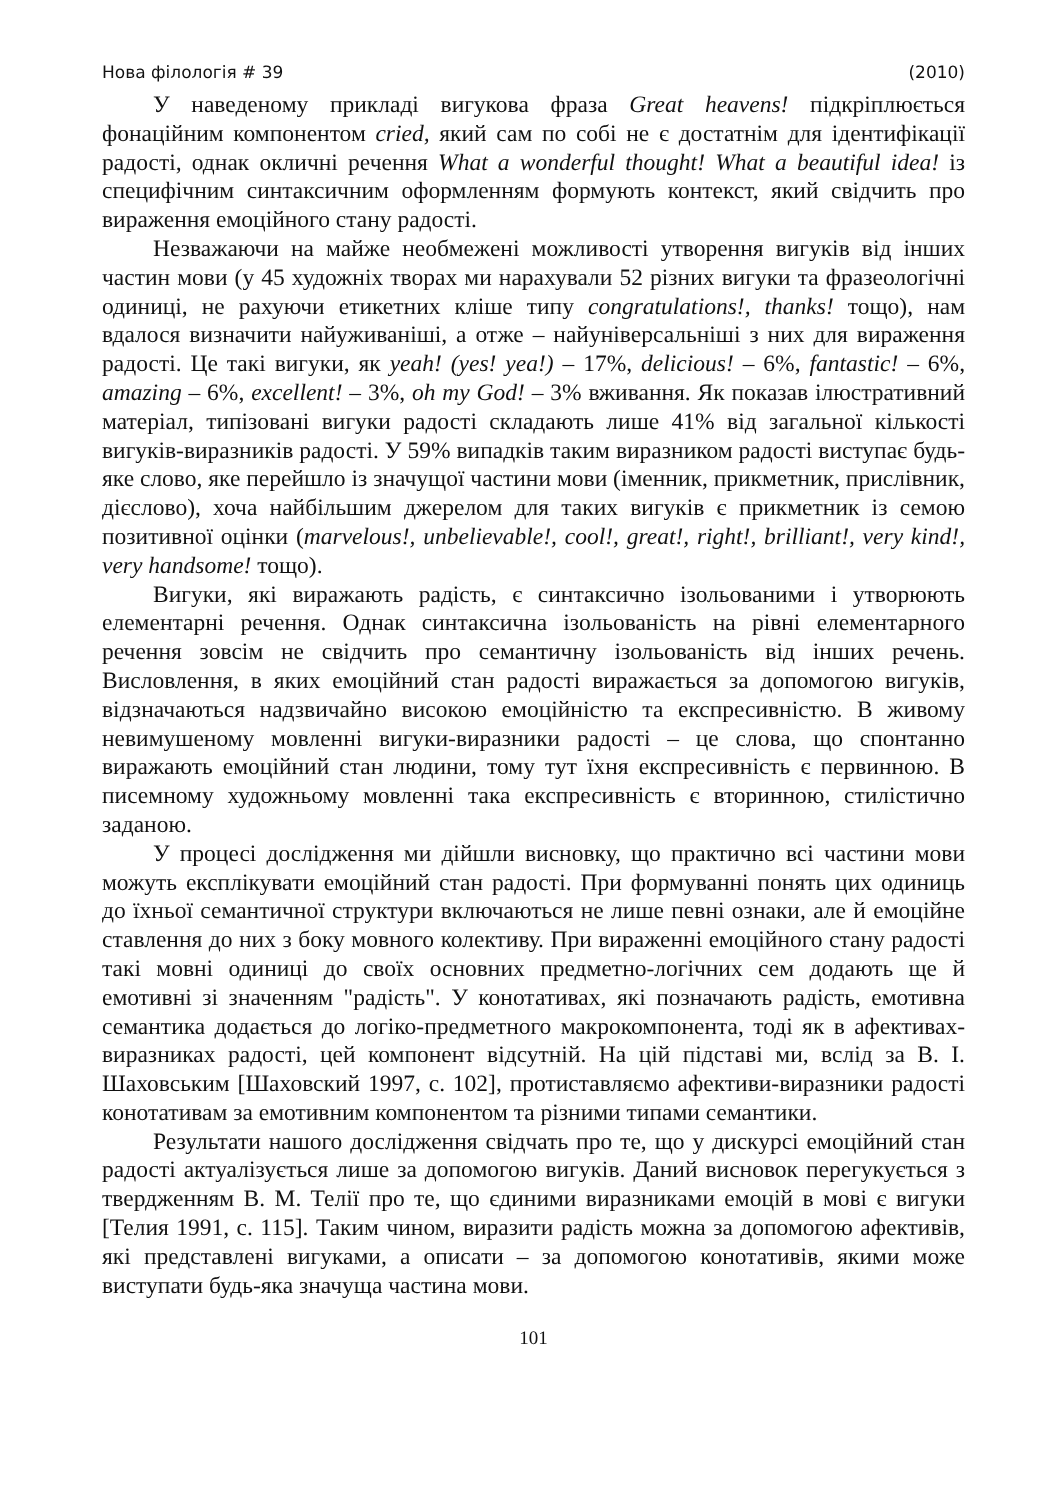Нова філологія # 39 (2010)
У наведеному прикладі вигукова фраза Great heavens! підкріплюється фонаційним компонентом cried, який сам по собі не є достатнім для ідентифікації радості, однак окличні речення What a wonderful thought! What a beautiful idea! із специфічним синтаксичним оформленням формують контекст, який свідчить про вираження емоційного стану радості.
Незважаючи на майже необмежені можливості утворення вигуків від інших частин мови (у 45 художніх творах ми нарахували 52 різних вигуки та фразеологічні одиниці, не рахуючи етикетних кліше типу congratulations!, thanks! тощо), нам вдалося визначити найуживаніші, а отже – найуніверсальніші з них для вираження радості. Це такі вигуки, як yeah! (yes! yea!) – 17%, delicious! – 6%, fantastic! – 6%, amazing – 6%, excellent! – 3%, oh my God! – 3% вживання. Як показав ілюстративний матеріал, типізовані вигуки радості складають лише 41% від загальної кількості вигуків-виразників радості. У 59% випадків таким виразником радості виступає будь-яке слово, яке перейшло із значущої частини мови (іменник, прикметник, прислівник, дієслово), хоча найбільшим джерелом для таких вигуків є прикметник із семою позитивної оцінки (marvelous!, unbelievable!, cool!, great!, right!, brilliant!, very kind!, very handsome! тощо).
Вигуки, які виражають радість, є синтаксично ізольованими і утворюють елементарні речення. Однак синтаксична ізольованість на рівні елементарного речення зовсім не свідчить про семантичну ізольованість від інших речень. Висловлення, в яких емоційний стан радості виражається за допомогою вигуків, відзначаються надзвичайно високою емоційністю та експресивністю. В живому невимушеному мовленні вигуки-виразники радості – це слова, що спонтанно виражають емоційний стан людини, тому тут їхня експресивність є первинною. В писемному художньому мовленні така експресивність є вторинною, стилістично заданою.
У процесі дослідження ми дійшли висновку, що практично всі частини мови можуть експлікувати емоційний стан радості. При формуванні понять цих одиниць до їхньої семантичної структури включаються не лише певні ознаки, але й емоційне ставлення до них з боку мовного колективу. При вираженні емоційного стану радості такі мовні одиниці до своїх основних предметно-логічних сем додають ще й емотивні зі значенням "радість". У конотативах, які позначають радість, емотивна семантика додається до логіко-предметного макрокомпонента, тоді як в афективах-виразниках радості, цей компонент відсутній. На цій підставі ми, вслід за В. І. Шаховським [Шаховский 1997, с. 102], протиставляємо афективи-виразники радості конотативам за емотивним компонентом та різними типами семантики.
Результати нашого дослідження свідчать про те, що у дискурсі емоційний стан радості актуалізується лише за допомогою вигуків. Даний висновок перегукується з твердженням В. М. Телії про те, що єдиними виразниками емоцій в мові є вигуки [Телия 1991, с. 115]. Таким чином, виразити радість можна за допомогою афективів, які представлені вигуками, а описати – за допомогою конотативів, якими може виступати будь-яка значуща частина мови.
101